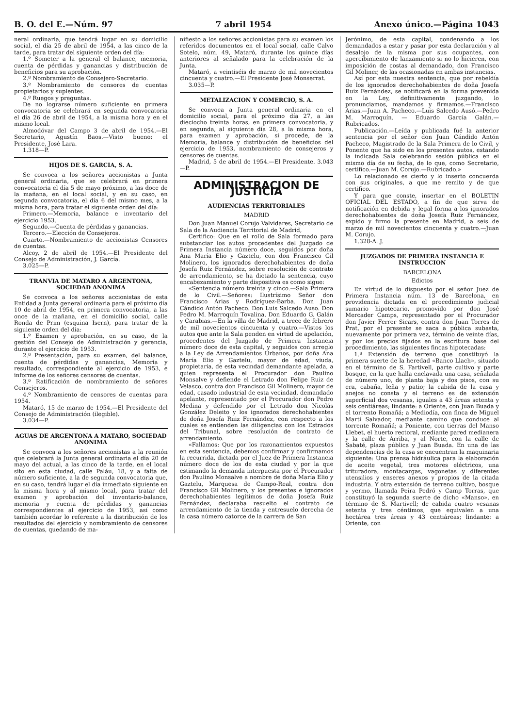B. O. del E.—Núm. 97 7 abril 1954 Anexo único.—Página 1043
neral ordinaria, que tendrá lugar en su domicilio social, el día 25 de abril de 1954, a las cinco de la tarde, para tratar del siguiente orden del día:
1.º Someter a la general el balance, memoria, cuenta de pérdidas y ganancias y distribución de beneficios para su aprobación.
2.º Nombramiento de Consejero-Secretario.
3.º Nombramiento de censores de cuentas propietarios y suplentes.
4.º Ruegos y preguntas.
De no lograrse número suficiente en primera convocatoria se celebrará en segunda convocatoria el día 26 de abril de 1954, a la misma hora y en el mismo local.
Almodóvar del Campo 3 de abril de 1954.—El Secretario, Agustín Baos.—Visto bueno: el Presidente, José Lara.
1.318—P.
HIJOS DE S. GARCIA, S. A.
Se convoca a los señores accionistas a Junta general ordinaria, que se celebrará en primera convocatoria el día 5 de mayo próximo, a las doce de la mañana, en el local social, y en su caso, en segunda convocatoria, el día 6 del mismo mes, a la misma hora, para tratar el siguiente orden del día:
Primero.—Memoria, balance e inventario del ejercicio 1953.
Segundo.—Cuenta de pérdidas y ganancias.
Tercero.—Elección de Consejeros.
Cuarto.—Nombramiento de accionistas Censores de cuentas.
Alcoy, 2 de abril de 1954.—El Presidente del Consejo de Administración, J. García.
3.025—P.
TRANVIA DE MATARO A ARGENTONA, SOCIEDAD ANONIMA
Se convoca a los señores accionistas de esta Entidad a Junta general ordinaria para el próximo día 10 de abril de 1954, en primera convocatoria, a las once de la mañana, en el domicilio social, calle Ronda de Prim (esquina Isern), para tratar de la siguiente orden del día:
1.º Examen y aprobación, en su caso, de la gestión del Consejo de Administración y gerencia, durante el ejercicio de 1953.
2.º Presentación, para su examen, del balance, cuenta de pérdidas y ganancias, Memoria y resultado, correspondiente al ejercicio de 1953, e informe de los señores censores de cuentas.
3.º Ratificación de nombramiento de señores Consejeros.
4.º Nombramiento de censores de cuentas para 1954.
Mataró, 15 de marzo de 1954.—El Presidente del Consejo de Administración (ilegible).
3.034—P.
AGUAS DE ARGENTONA A MATARO, SOCIEDAD ANONIMA
Se convoca a los señores accionistas a la reunión que celebrará la Junta general ordinaria el día 20 de mayo del actual, a las cinco de la tarde, en el local sito en esta ciudad, calle Paláu, 18, y a falta de número suficiente, a la de segunda convocatoria que, en su caso, tendrá lugar el día inmediato siguiente en la misma hora y al mismo local, para tratar del examen y aprobación del inventario-balance, memoria y cuenta de pérdidas y ganancias correspondientes al ejercicio de 1953, así como también acordar lo referente a la distribución de los resultados del ejercicio y nombramiento de censores de cuentas, quedando de ma-
nifiesto a los señores accionistas para su examen los referidos documentos en el local social, calle Calvo Sotelo, núm. 49, Mataró, durante los quince días anteriores al señalado para la celebración de la Junta.
Mataró, a veintiséis de marzo de mil novecientos cincuenta y cuatro.—El Presidente José Monserrat.
3.035—P.
METALIZACION Y COMERCIO, S. A.
Se convoca a Junta general ordinaria en el domicilio social, para el próximo día 27, a las dieciocho treinta horas, en primera convocatoria, y en segunda, al siguiente día 28, a la misma hora, para examen y aprobación, si procede, de la Memoria, balance y distribución de beneficios del ejercicio de 1953, nombramiento de consejeros y censores de cuentas.
Madrid, 5 de abril de 1954.—El Presidente. 3.043—P.
ADMINISTRACION DE JUSTICIA
AUDIENCIAS TERRITORIALES
MADRID
Don Juan Manuel Corujo Valvidares, Secretario de Sala de la Audiencia Territorial de Madrid,
Certifico: Que en el rollo de Sala formado para substanciar los autos procedentes del Juzgado de Primera Instancia número doce, seguidos por doña Ana María Elio y Gaztelu, con don Francisco Gil Molinero, los ignorados derechohabientes de doña Josefa Ruiz Fernández, sobre resolución de contrato de arrendamiento, se ha dictado la sentencia, cuyo encabezamiento y parte dispositiva es como sigue:
«Sentencia número treinta y cinco.—Sala Primera de lo Civil.—Señores: Ilustrísimo Señor don Francisco Arias y Rodríguez-Barba. Don Juan Cándido Antón Pacheco. Don Luis Salcedo Auso. Don Pedro M. Marroquín Tovalina. Don Eduardo G. Galán y Carabias.—En la villa de Madrid, a trece de febrero de mil novecientos cincuenta y cuatro.—Vistos los autos que ante la Sala penden en virtud de apelación, procedentes del Juzgado de Primera Instancia número doce de esta capital, y seguidos con arreglo a la Ley de Arrendamientos Urbanos, por doña Ana María Elio y Gaztelu, mayor de edad, viuda, propietaria, de esta vecindad demandante apelada, a quien representa el Procurador don Paulino Monsalve y defiende el Letrado don Felipe Ruiz de Velasco, contra don Francisco Gil Molinero, mayor de edad, casado industrial de esta vecindad, demandado apelante, representado por el Procurador don Pedro Medina y defendido por el Letrado don Nicolás González Deleito y los ignorados derechohabientes de doña Josefa Ruiz Fernández, con respecto a los cuales se entienden las diligencias con los Estrados del Tribunal, sobre resolución de contrato de arrendamiento.
«Fallamos: Que por los razonamientos expuestos en esta sentencia, debemos confirmar y confirmamos la recurrida, dictada por el Juez de Primera Instancia número doce de los de esta ciudad y por la que estimando la demanda interpuesta por el Procurador don Paulino Monsalve a nombre de doña María Elio y Gaztelu, Marquesa de Campo-Real, contra don Francisco Gil Molinero, y los presentes e ignorados derechohabientes legítimos de doña Josefa Ruiz Fernández, declaraba resuelto el contrato de arrendamiento de la tienda y entresuelo derecha de la casa número catorce de la carrera de San
Jerónimo, de esta capital, condenando a los demandados a estar y pasar por esta declaración y al desalojo de la misma por sus ocupantes, con apercibimiento de lanzamiento si no lo hicieren, con imposición de costas al demandado, don Francisco Gil Moliner, de las ocasionadas en ambas instancias.
Así por esta nuestra sentencia, que por rebeldía de los ignorados derechohabientes de doña Josefa Ruiz Fernández, se notificará en la forma prevenida en la Ley, definitivamente juzgando, lo pronunciamos, mandamos y firmamos.—Francisco Arias.—Juan A. Pacheco.—Luis Salcedo Ausó.—Pedro M. Marroquín. — Eduardo García Galán.—Rubricados.
Publicación.—Leída y publicada fué la anterior sentencia por el señor don Juan Cándido Antón Pacheco, Magistrado de la Sala Primera de lo Civil, y Ponente que ha sido en los presentes autos, estando la indicada Sala celebrando sesión pública en el mismo día de su fecha, de lo que, como Secretario, certifico.—Juan M. Corujo.—Rubricado.»
Lo relacionado es cierto y lo inserto concuerda con sus originales, a que me remito y de que certifico.
Y para que conste, insertar en el BOLETIN OFICIAL DEL ESTADO, a fin de que sirva de notificación en debida y legal forma a los ignorados derechohabientes de doña Josefa Ruiz Fernández, expido y firmo la presente en Madrid, a seis de marzo de mil novecientos cincuenta y cuatro.—Juan M. Corujo.
1.328-A. J.
JUZGADOS DE PRIMERA INSTANCIA E INSTRUCCION
BARCELONA
Edictos
En virtud de lo dispuesto por el señor Juez de Primera Instancia núm. 13 de Barcelona, en providencia dictada en el procedimiento judicial sumario hipotecario, promovido por don José Mercader Camps, representado por el Procurador don Javier Ferrer Sicars, contra don Juan Torres de Prat, por el presente se saca a pública subasta, nuevamente por primera vez, término de veinte días, y por los precios fijados en la escritura base del procedimiento, las siguientes fincas hipotecadas:
1.ª Extensión de terreno que constituyó la primera suerte de la heredad «Banco Llach», situado en el término de S. Fartivell, parte cultivo y parte bosque, en la que halla enclavada una casa, señalada de número uno, de planta baja y dos pisos, con su era, cabaña, leña y patio; la cabida de la casa y anejos no consta y el terreno es de extensión superficial dos vesanas, iguales a 43 áreas setenta y seis centiáreas; lindante: a Oriente, con Juan Buada y el torrento Romañá; a Mediodía, con finca de Miguel Martí Salvador, mediante camino que conduce al torrente Romañá; a Poniente, con tierras del Manso Llebet, el huerto rectoral, mediante pared medianera y la calle de Arriba, y al Norte, con la calle de Sabaté, plaza pública y Juan Buada. En una de las dependencias de la casa se encuentran la maquinaria siguiente: Una prensa hidráulica para la elaboración de aceite vegetal, tres motores eléctricos, una trituradora, montacargas, vagonetas y diferentes utensilios y enseres anexos y propios de la citada industria. Y otra extensión de terreno cultivo, bosque y yermo, llamada Peira Pedró y Camp Torras, que constituyó la segunda suerte de dicho «Manso», en término de S. Martivell; de cabida cuatro vesanas setenta y tres céntimos, que equivalen a una hectárea tres áreas y 43 centiáreas; lindante: a Oriente, con